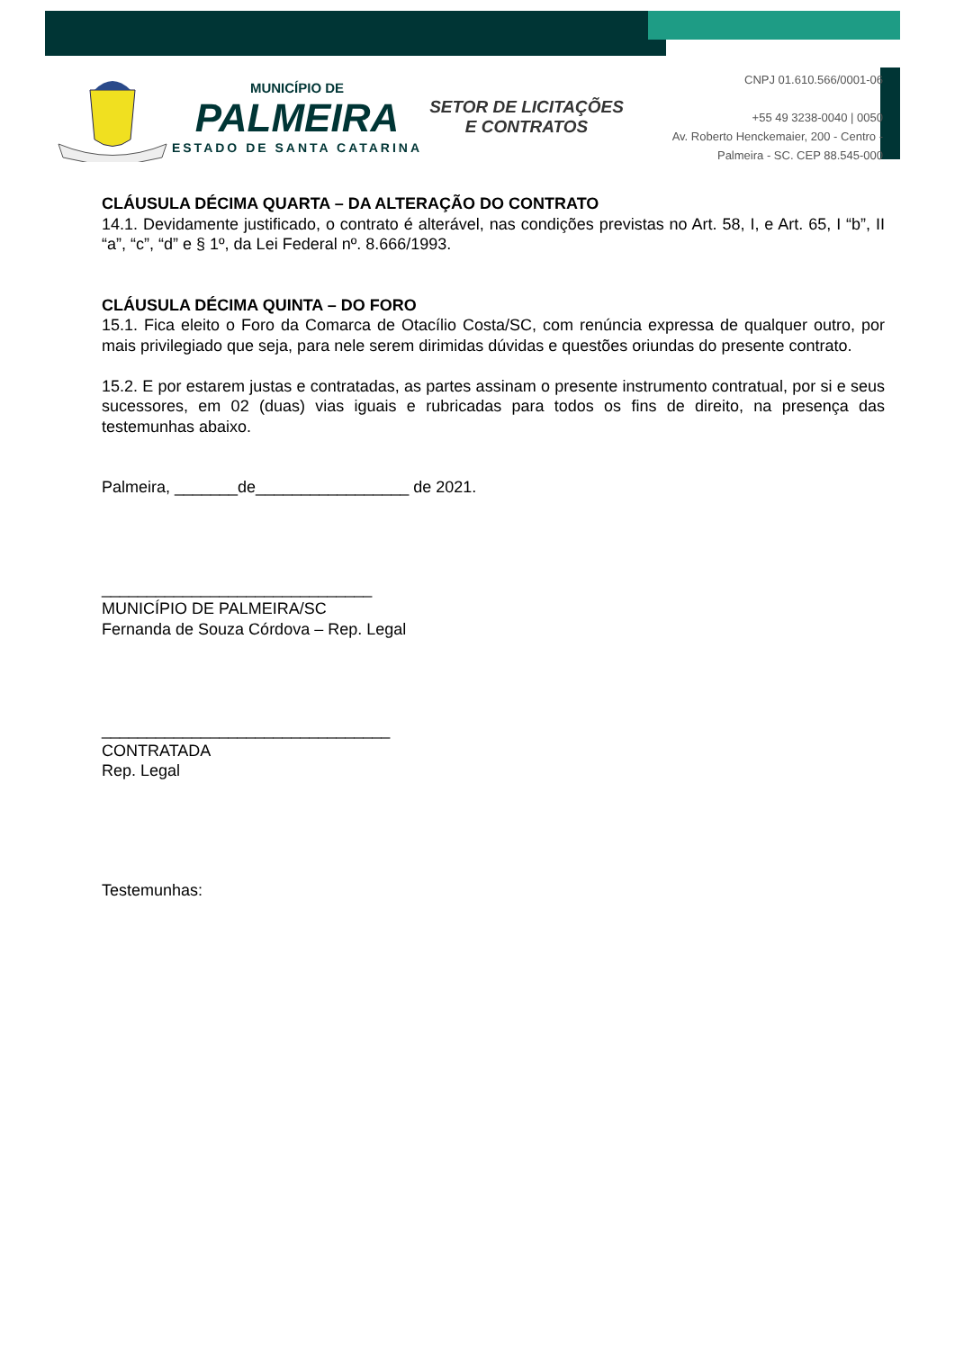MUNICÍPIO DE
PALMEIRA
ESTADO DE SANTA CATARINA
SETOR DE LICITAÇÕES E CONTRATOS
CNPJ 01.610.566/0001-06
+55 49 3238-0040 | 0050
Av. Roberto Henckemaier, 200 - Centro -
Palmeira - SC. CEP 88.545-000
CLÁUSULA DÉCIMA QUARTA – DA ALTERAÇÃO DO CONTRATO
14.1. Devidamente justificado, o contrato é alterável, nas condições previstas no Art. 58, I, e Art. 65, I “b”, II “a”, “c”, “d” e § 1º, da Lei Federal nº. 8.666/1993.
CLÁUSULA DÉCIMA QUINTA – DO FORO
15.1. Fica eleito o Foro da Comarca de Otacílio Costa/SC, com renúncia expressa de qualquer outro, por mais privilegiado que seja, para nele serem dirimidas dúvidas e questões oriundas do presente contrato.
15.2. E por estarem justas e contratadas, as partes assinam o presente instrumento contratual, por si e seus sucessores, em 02 (duas) vias iguais e rubricadas para todos os fins de direito, na presença das testemunhas abaixo.
Palmeira, _______de_________________ de 2021.
______________________________
MUNICÍPIO DE PALMEIRA/SC
Fernanda de Souza Córdova – Rep. Legal
________________________________
CONTRATADA
Rep. Legal
Testemunhas: